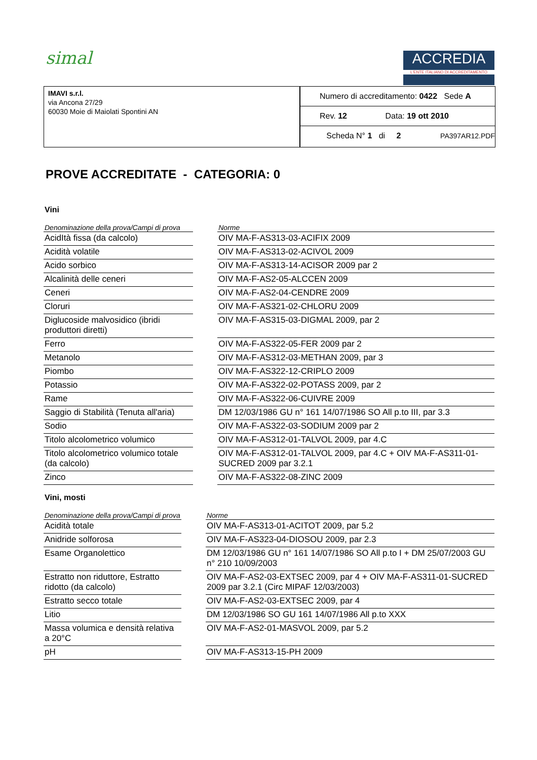simal
ACCREDIA
L'ENTE ITALIANO DI ACCREDITAMENTO
IMAVI s.r.l.
via Ancona 27/29
60030 Moie di Maiolati Spontini AN
Numero di accreditamento: 0422 Sede A
Rev. 12 Data: 19 ott 2010
Scheda N° 1 di 2 PA397AR12.PDF
PROVE ACCREDITATE - CATEGORIA: 0
Vini
| Denominazione della prova/Campi di prova | | Norme |
| --- | --- | --- |
| AcidItà fissa (da calcolo) | | OIV MA-F-AS313-03-ACIFIX 2009 |
| Acidità volatile | | OIV MA-F-AS313-02-ACIVOL 2009 |
| Acido sorbico | | OIV MA-F-AS313-14-ACISOR 2009 par 2 |
| Alcalinità delle ceneri | | OIV MA-F-AS2-05-ALCCEN 2009 |
| Ceneri | | OIV MA-F-AS2-04-CENDRE 2009 |
| Cloruri | | OIV MA-F-AS321-02-CHLORU 2009 |
| Diglucoside malvosidico (ibridi produttori diretti) | | OIV MA-F-AS315-03-DIGMAL 2009, par 2 |
| Ferro | | OIV MA-F-AS322-05-FER 2009 par 2 |
| Metanolo | | OIV MA-F-AS312-03-METHAN 2009, par 3 |
| Piombo | | OIV MA-F-AS322-12-CRIPLO 2009 |
| Potassio | | OIV MA-F-AS322-02-POTASS 2009, par 2 |
| Rame | | OIV MA-F-AS322-06-CUIVRE 2009 |
| Saggio di Stabilità (Tenuta all'aria) | | DM 12/03/1986 GU n° 161 14/07/1986 SO All p.to III, par 3.3 |
| Sodio | | OIV MA-F-AS322-03-SODIUM 2009 par 2 |
| Titolo alcolometrico volumico | | OIV MA-F-AS312-01-TALVOL 2009, par 4.C |
| Titolo alcolometrico volumico totale (da calcolo) | | OIV MA-F-AS312-01-TALVOL 2009, par 4.C + OIV MA-F-AS311-01-SUCRED 2009 par 3.2.1 |
| Zinco | | OIV MA-F-AS322-08-ZINC 2009 |
Vini, mosti
| Denominazione della prova/Campi di prova | | Norme |
| --- | --- | --- |
| Acidità totale | | OIV MA-F-AS313-01-ACITOT 2009, par 5.2 |
| Anidride solforosa | | OIV MA-F-AS323-04-DIOSOU 2009, par 2.3 |
| Esame Organolettico | | DM 12/03/1986 GU n° 161 14/07/1986 SO All p.to I + DM 25/07/2003 GU n° 210 10/09/2003 |
| Estratto non riduttore, Estratto ridotto (da calcolo) | | OIV MA-F-AS2-03-EXTSEC 2009, par 4 + OIV MA-F-AS311-01-SUCRED 2009 par 3.2.1 (Circ MIPAF 12/03/2003) |
| Estratto secco totale | | OIV MA-F-AS2-03-EXTSEC 2009, par 4 |
| Litio | | DM 12/03/1986 SO GU 161 14/07/1986 All p.to XXX |
| Massa volumica e densità relativa a 20°C | | OIV MA-F-AS2-01-MASVOL 2009, par 5.2 |
| pH | | OIV MA-F-AS313-15-PH 2009 |